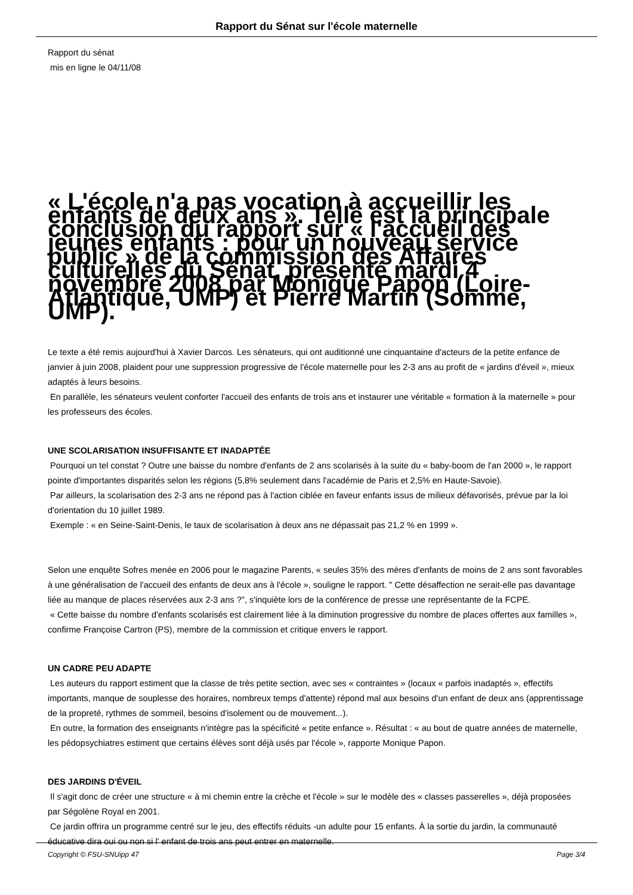Rapport du Sénat sur l'école maternelle
Rapport du sénat
mis en ligne le 04/11/08
« L'école n'a pas vocation à accueillir les enfants de deux ans ». Telle est la principale conclusion du rapport sur « l'accueil des jeunes enfants : pour un nouveau service public » de la commission des Affaires culturelles du Sénat, présenté mardi 4 novembre 2008 par Monique Papon (Loire-Atlantique, UMP) et Pierre Martin (Somme, UMP).
Le texte a été remis aujourd'hui à Xavier Darcos. Les sénateurs, qui ont auditionné une cinquantaine d'acteurs de la petite enfance de janvier à juin 2008, plaident pour une suppression progressive de l'école maternelle pour les 2-3 ans au profit de « jardins d'éveil », mieux adaptés à leurs besoins.
En parallèle, les sénateurs veulent conforter l'accueil des enfants de trois ans et instaurer une véritable « formation à la maternelle » pour les professeurs des écoles.
UNE SCOLARISATION INSUFFISANTE ET INADAPTÉE
Pourquoi un tel constat ? Outre une baisse du nombre d'enfants de 2 ans scolarisés à la suite du « baby-boom de l'an 2000 », le rapport pointe d'importantes disparités selon les régions (5,8% seulement dans l'académie de Paris et 2,5% en Haute-Savoie).
Par ailleurs, la scolarisation des 2-3 ans ne répond pas à l'action ciblée en faveur enfants issus de milieux défavorisés, prévue par la loi d'orientation du 10 juillet 1989.
Exemple : « en Seine-Saint-Denis, le taux de scolarisation à deux ans ne dépassait pas 21,2 % en 1999 ».
Selon une enquête Sofres menée en 2006 pour le magazine Parents, « seules 35% des mères d'enfants de moins de 2 ans sont favorables à une généralisation de l'accueil des enfants de deux ans à l'école », souligne le rapport. " Cette désaffection ne serait-elle pas davantage liée au manque de places réservées aux 2-3 ans ?", s'inquiète lors de la conférence de presse une représentante de la FCPE.
« Cette baisse du nombre d'enfants scolarisés est clairement liée à la diminution progressive du nombre de places offertes aux familles », confirme Françoise Cartron (PS), membre de la commission et critique envers le rapport.
UN CADRE PEU ADAPTE
Les auteurs du rapport estiment que la classe de très petite section, avec ses « contraintes » (locaux « parfois inadaptés », effectifs importants, manque de souplesse des horaires, nombreux temps d'attente) répond mal aux besoins d'un enfant de deux ans (apprentissage de la propreté, rythmes de sommeil, besoins d'isolement ou de mouvement...).
En outre, la formation des enseignants n'intègre pas la spécificité « petite enfance ». Résultat : « au bout de quatre années de maternelle, les pédopsychiatres estiment que certains élèves sont déjà usés par l'école », rapporte Monique Papon.
DES JARDINS D'ÉVEIL
Il s'agit donc de créer une structure « à mi chemin entre la crèche et l'école » sur le modèle des « classes passerelles », déjà proposées par Ségolène Royal en 2001.
Ce jardin offrira un programme centré sur le jeu, des effectifs réduits -un adulte pour 15 enfants. À la sortie du jardin, la communauté éducative dira oui ou non si l' enfant de trois ans peut entrer en maternelle.
Copyright © FSU-SNUipp 47 Page 3/4